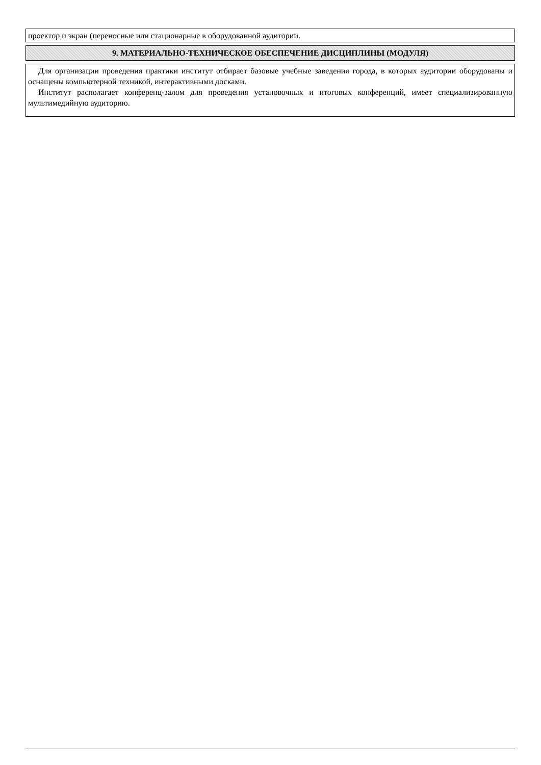| проектор и экран (переносные или стационарные в оборудованной аудитории. |
| 9. МАТЕРИАЛЬНО-ТЕХНИЧЕСКОЕ ОБЕСПЕЧЕНИЕ ДИСЦИПЛИНЫ (МОДУЛЯ) |
| Для организации проведения практики институт отбирает базовые учебные заведения города, в которых аудитории оборудованы и оснащены компьютерной техникой, интерактивными досками. Институт располагает конференц-залом для проведения установочных и итоговых конференций, имеет специализированную мультимедийную аудиторию. |